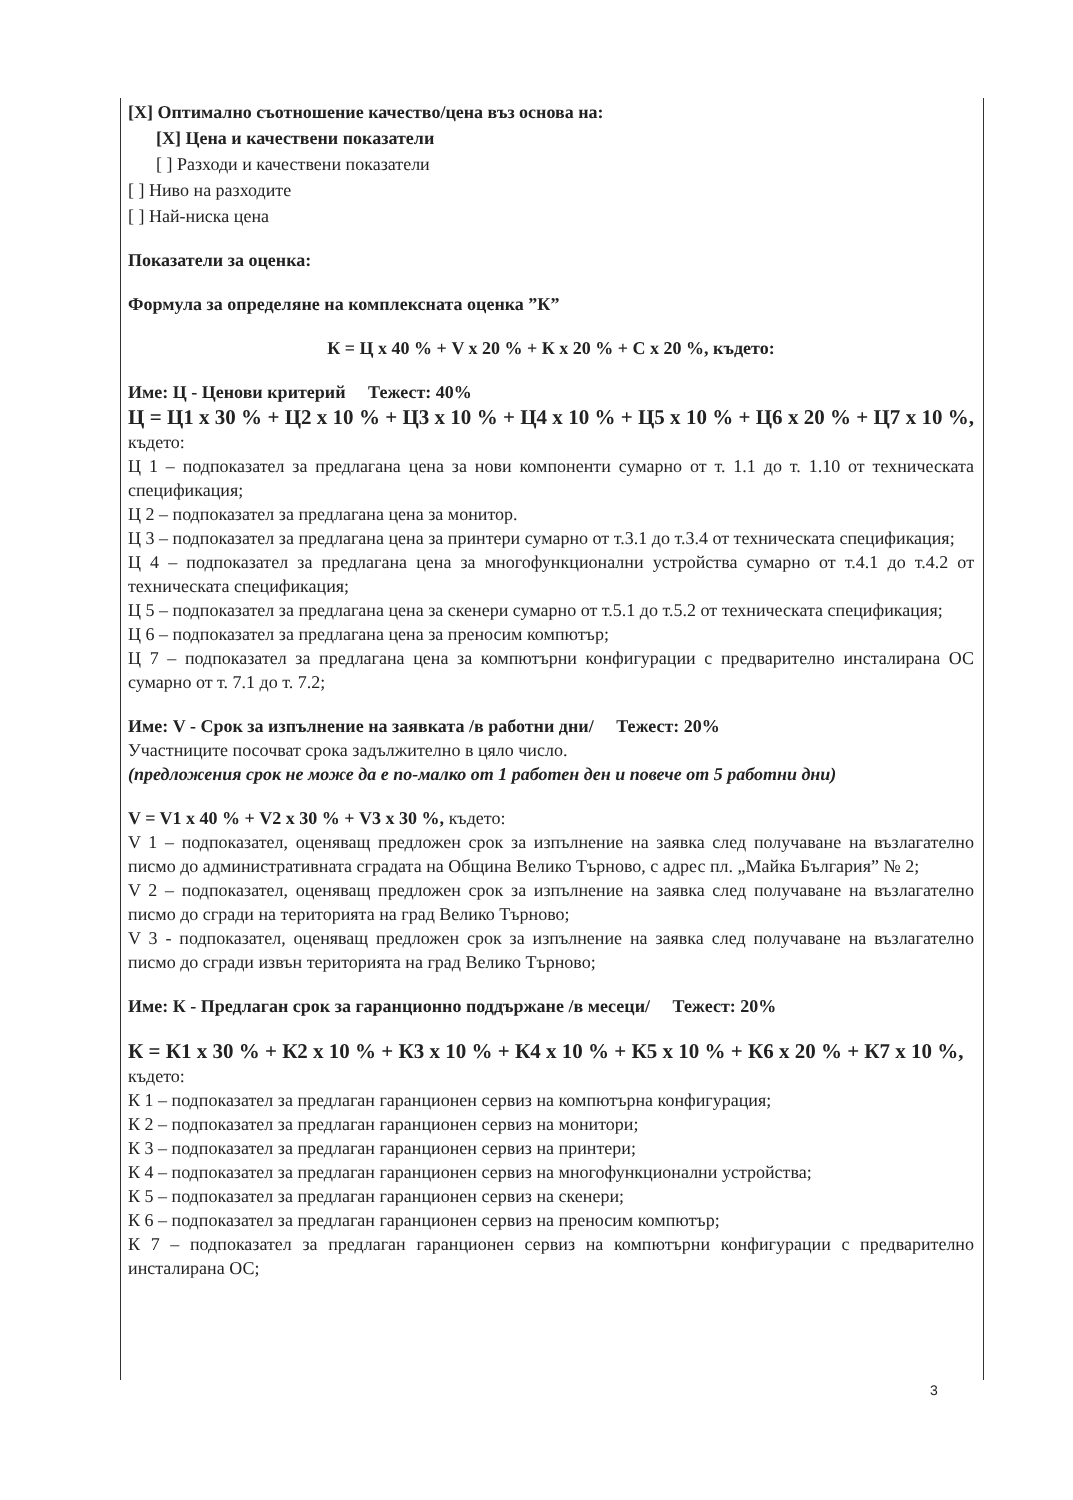[X] Оптимално съотношение качество/цена въз основа на:
[X] Цена и качествени показатели
[ ] Разходи и качествени показатели
[ ] Ниво на разходите
[ ] Най-ниска цена
Показатели за оценка:
Формула за определяне на комплексната оценка ”К”
К = Ц х 40 % + V х 20 % + К х 20 % + С х 20 %, където:
Име: Ц - Ценови критерий Тежест: 40%
Ц = Ц1 х 30 % + Ц2 х 10 % + Ц3 х 10 % + Ц4 х 10 % + Ц5 х 10 % + Ц6 х 20 % + Ц7 х 10 %, където:
Ц 1 – подпоказател за предлагана цена за нови компоненти сумарно от т. 1.1 до т. 1.10 от техническата спецификация;
Ц 2 – подпоказател за предлагана цена за монитор.
Ц 3 – подпоказател за предлагана цена за принтери сумарно от т.3.1 до т.3.4 от техническата спецификация;
Ц 4 – подпоказател за предлагана цена за многофункционални устройства сумарно от т.4.1 до т.4.2 от техническата спецификация;
Ц 5 – подпоказател за предлагана цена за скенери сумарно от т.5.1 до т.5.2 от техническата спецификация;
Ц 6 – подпоказател за предлагана цена за преносим компютър;
Ц 7 – подпоказател за предлагана цена за компютърни конфигурации с предварително инсталирана ОС сумарно от т. 7.1 до т. 7.2;
Име: V - Срок за изпълнение на заявката /в работни дни/ Тежест: 20%
Участниците посочват срока задължително в цяло число.
(предложения срок не може да е по-малко от 1 работен ден и повече от 5 работни дни)
V = V1 х 40 % + V2 х 30 % + V3 х 30 %, където:
V 1 – подпоказател, оценяващ предложен срок за изпълнение на заявка след получаване на възлагателно писмо до административната сградата на Община Велико Търново, с адрес пл. „Майка България” № 2;
V 2 – подпоказател, оценяващ предложен срок за изпълнение на заявка след получаване на възлагателно писмо до сгради на територията на град Велико Търново;
V 3 - подпоказател, оценяващ предложен срок за изпълнение на заявка след получаване на възлагателно писмо до сгради извън територията на град Велико Търново;
Име: К - Предлаган срок за гаранционно поддържане /в месеци/ Тежест: 20%
К = К1 х 30 % + К2 х 10 % + К3 х 10 % + К4 х 10 % + К5 х 10 % + К6 х 20 % + К7 х 10 %,
където:
К 1 – подпоказател за предлаган гаранционен сервиз на компютърна конфигурация;
К 2 – подпоказател за предлаган гаранционен сервиз на монитори;
К 3 – подпоказател за предлаган гаранционен сервиз на принтери;
К 4 – подпоказател за предлаган гаранционен сервиз на многофункционални устройства;
К 5 – подпоказател за предлаган гаранционен сервиз на скенери;
К 6 – подпоказател за предлаган гаранционен сервиз на преносим компютър;
К 7 – подпоказател за предлаган гаранционен сервиз на компютърни конфигурации с предварително инсталирана ОС;
3